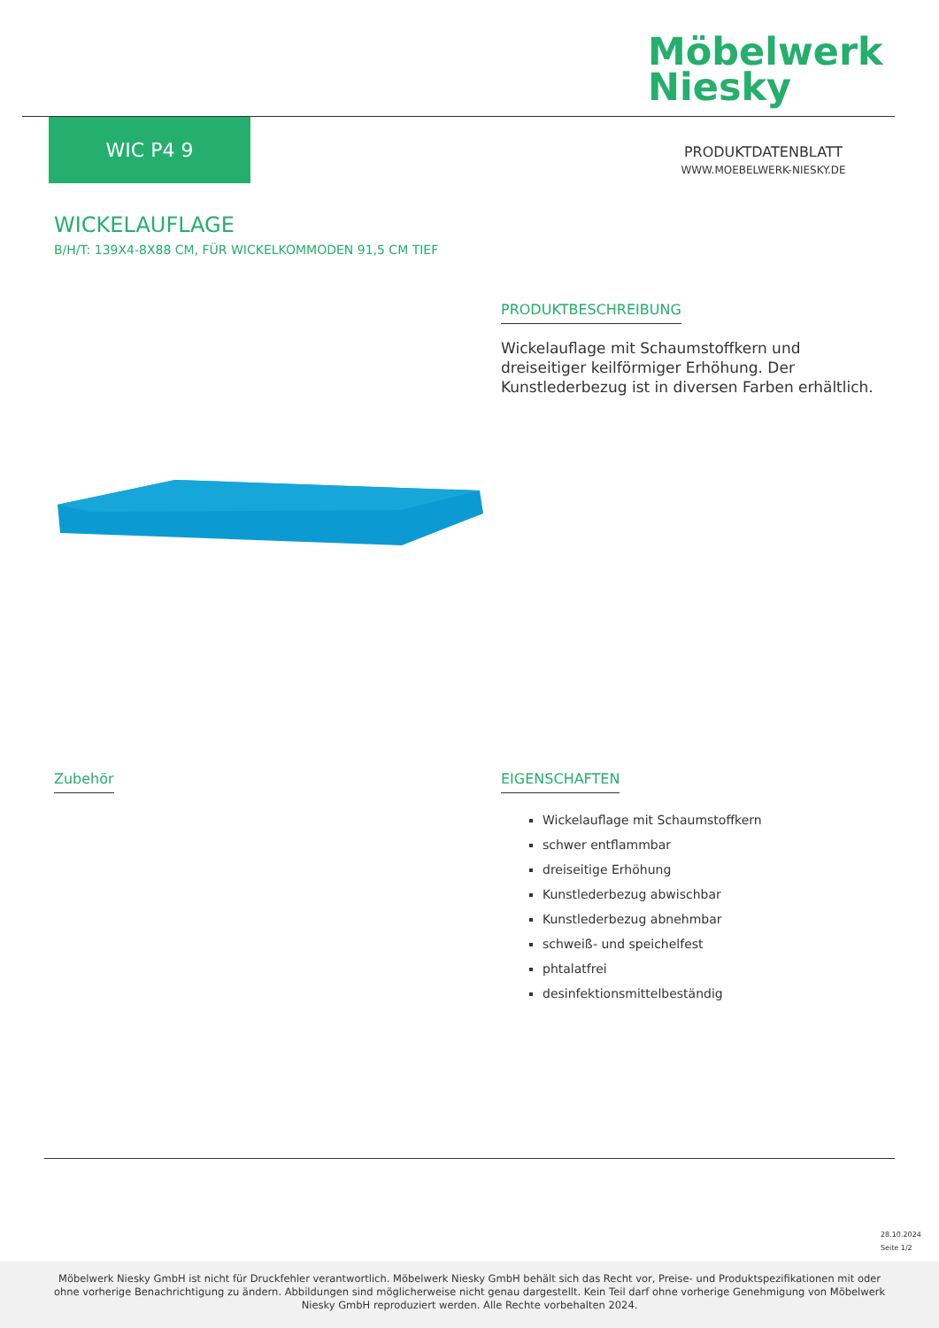Möbelwerk
Niesky
WIC P4 9
PRODUKTDATENBLATT
WWW.MOEBELWERK-NIESKY.DE
WICKELAUFLAGE
B/H/T: 139X4-8X88 CM, FÜR WICKELKOMMODEN 91,5 CM TIEF
PRODUKTBESCHREIBUNG
Wickelauflage mit Schaumstoffkern und dreiseitiger keilförmiger Erhöhung. Der Kunstlederbezug ist in diversen Farben erhältlich.
Zubehör
EIGENSCHAFTEN
Wickelauflage mit Schaumstoffkern
schwer entflammbar
dreiseitige Erhöhung
Kunstlederbezug abwischbar
Kunstlederbezug abnehmbar
schweiß- und speichelfest
phtalatfrei
desinfektionsmittelbeständig
28.10.2024
Seite 1/2
Möbelwerk Niesky GmbH ist nicht für Druckfehler verantwortlich. Möbelwerk Niesky GmbH behält sich das Recht vor, Preise- und Produktspezifikationen mit oder ohne vorherige Benachrichtigung zu ändern. Abbildungen sind möglicherweise nicht genau dargestellt. Kein Teil darf ohne vorherige Genehmigung von Möbelwerk Niesky GmbH reproduziert werden. Alle Rechte vorbehalten 2024.